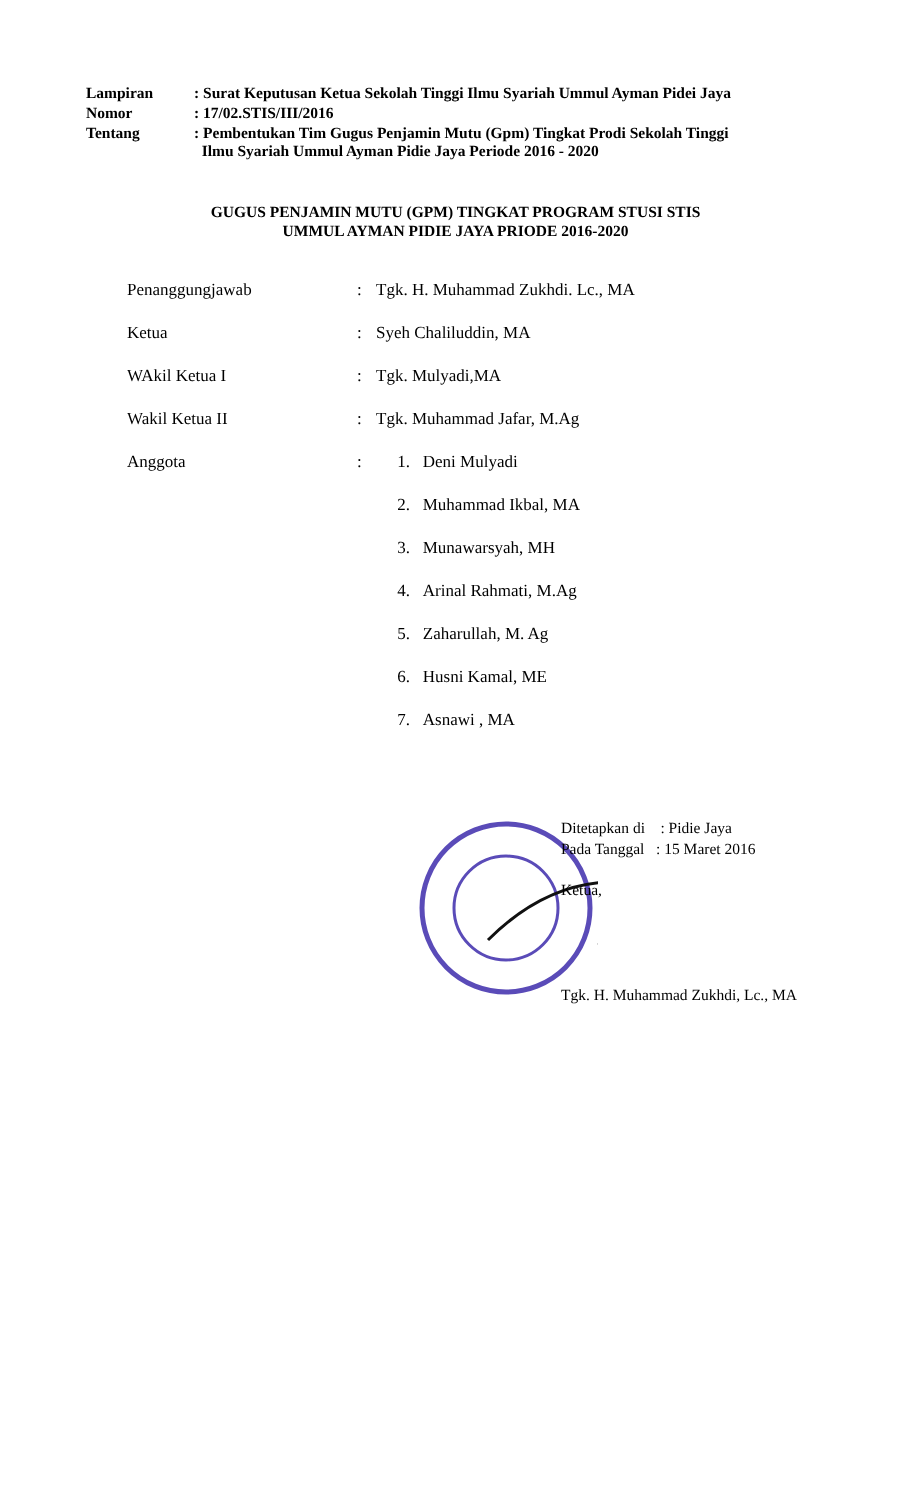| Lampiran | : Surat Keputusan Ketua Sekolah Tinggi Ilmu Syariah Ummul Ayman Pidei Jaya |
| Nomor | : 17/02.STIS/III/2016 |
| Tentang | : Pembentukan Tim Gugus Penjamin Mutu (Gpm) Tingkat Prodi Sekolah Tinggi Ilmu Syariah Ummul Ayman Pidie Jaya Periode 2016 - 2020 |
GUGUS PENJAMIN MUTU (GPM) TINGKAT PROGRAM STUSI STIS
UMMUL AYMAN PIDIE JAYA PRIODE 2016-2020
| Penanggungjawab | : | Tgk. H. Muhammad Zukhdi. Lc., MA |
| Ketua | : | Syeh Chaliluddin, MA |
| WAkil Ketua I | : | Tgk. Mulyadi,MA |
| Wakil Ketua II | : | Tgk. Muhammad Jafar, M.Ag |
| Anggota | : | 1. Deni Mulyadi |
| | | 2. Muhammad Ikbal, MA |
| | | 3. Munawarsyah, MH |
| | | 4. Arinal Rahmati, M.Ag |
| | | 5. Zaharullah, M. Ag |
| | | 6. Husni Kamal, ME |
| | | 7. Asnawi , MA |
Ditetapkan di : Pidie Jaya
Pada Tanggal : 15 Maret 2016
Ketua,
Tgk. H. Muhammad Zukhdi, Lc., MA